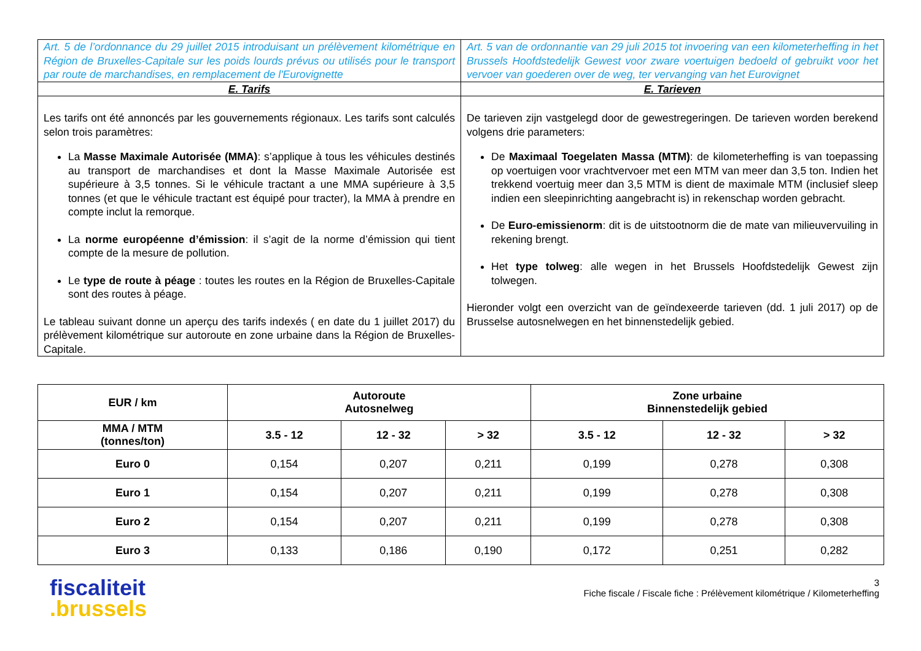| Art. 5 de l’ordonnance du 29 juillet 2015 introduisant un prélèvement kilométrique en Région de Bruxelles-Capitale sur les poids lourds prévus ou utilisés pour le transport par route de marchandises, en remplacement de l'Eurovignette | Art. 5 van de ordonnantie van 29 juli 2015 tot invoering van een kilometerheffing in het Brussels Hoofdstedelijk Gewest voor zware voertuigen bedoeld of gebruikt voor het vervoer van goederen over de weg, ter vervanging van het Eurovignet |
| E. Tarifs | E. Tarieven |
| Les tarifs ont été annoncés par les gouvernements régionaux. Les tarifs sont calculés selon trois paramètres: La Masse Maximale Autorisée (MMA) : s’applique à tous les véhicules destinés au transport de marchandises et dont la Masse Maximale Autorisée est supérieure à 3,5 tonnes. Si le véhicule tractant a une MMA supérieure à 3,5 tonnes (et que le véhicule tractant est équipé pour tracter), la MMA à prendre en compte inclut la remorque. La norme européenne d’émission : il s’agit de la norme d’émission qui tient compte de la mesure de pollution. Le type de route à péage : toutes les routes en la Région de Bruxelles-Capitale sont des routes à péage. Le tableau suivant donne un aperçu des tarifs indexés ( en date du 1 juillet 2017) du prélèvement kilométrique sur autoroute en zone urbaine dans la Région de Bruxelles-Capitale. | De tarieven zijn vastgelegd door de gewestregeringen. De tarieven worden berekend volgens drie parameters: De Maximaal Toegelaten Massa (MTM) : de kilometerheffing is van toepassing op voertuigen voor vrachtvervoer met een MTM van meer dan 3,5 ton. Indien het trekkend voertuig meer dan 3,5 MTM is dient de maximale MTM (inclusief sleep indien een sleepinrichting aangebracht is) in rekenschap worden gebracht. De Euro-emissienorm : dit is de uitstootnorm die de mate van milieuvervuiling in rekening brengt. Het type tolweg : alle wegen in het Brussels Hoofdstedelijk Gewest zijn tolwegen. Hieronder volgt een overzicht van de geïndexeerde tarieven (dd. 1 juli 2017) op de Brusselse autosnelwegen en het binnenstedelijk gebied. |
| EUR / km | Autoroute Autosnelweg | | | Zone urbaine Binnenstedelijk gebied | | |
| --- | --- | --- | --- | --- | --- | --- |
| MMA / MTM (tonnes/ton) | 3.5 - 12 | 12 - 32 | > 32 | 3.5 - 12 | 12 - 32 | > 32 |
| Euro 0 | 0,154 | 0,207 | 0,211 | 0,199 | 0,278 | 0,308 |
| Euro 1 | 0,154 | 0,207 | 0,211 | 0,199 | 0,278 | 0,308 |
| Euro 2 | 0,154 | 0,207 | 0,211 | 0,199 | 0,278 | 0,308 |
| Euro 3 | 0,133 | 0,186 | 0,190 | 0,172 | 0,251 | 0,282 |
fiscaliteit
.brussels
3
Fiche fiscale / Fiscale fiche : Prélèvement kilométrique / Kilometerheffing